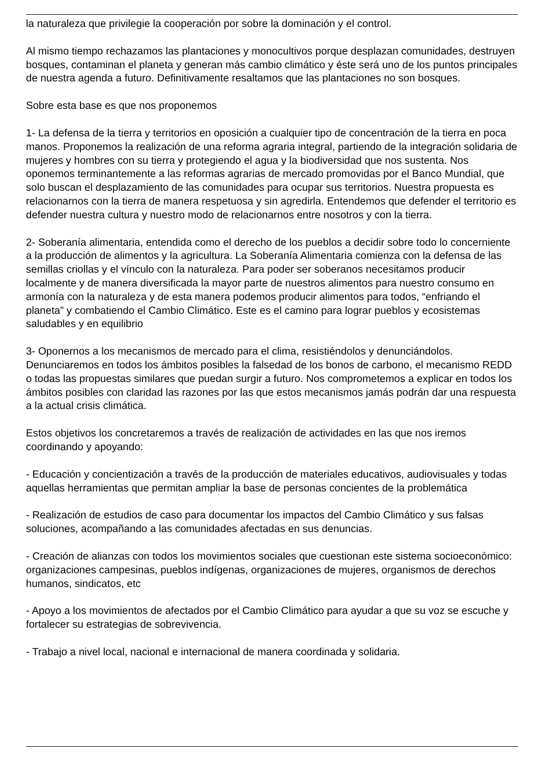la naturaleza que privilegie la cooperación por sobre la dominación y el control.
Al mismo tiempo rechazamos las plantaciones y monocultivos porque desplazan comunidades, destruyen bosques, contaminan el planeta y generan más cambio climático y éste será uno de los puntos principales de nuestra agenda a futuro. Definitivamente resaltamos que las plantaciones no son bosques.
Sobre esta base es que nos proponemos
1- La defensa de la tierra y territorios en oposición a cualquier tipo de concentración de la tierra en poca manos. Proponemos la realización de una reforma agraria integral, partiendo de la integración solidaria de mujeres y hombres con su tierra y protegiendo el agua y la biodiversidad que nos sustenta. Nos oponemos terminantemente a las reformas agrarias de mercado promovidas por el Banco Mundial, que solo buscan el desplazamiento de las comunidades para ocupar sus territorios. Nuestra propuesta es relacionarnos con la tierra de manera respetuosa y sin agredirla. Entendemos que defender el territorio es defender nuestra cultura y nuestro modo de relacionarnos entre nosotros y con la tierra.
2- Soberanía alimentaria, entendida como el derecho de los pueblos a decidir sobre todo lo concerniente a la producción de alimentos y la agricultura. La Soberanía Alimentaria comienza con la defensa de las semillas criollas y el vínculo con la naturaleza. Para poder ser soberanos necesitamos producir localmente y de manera diversificada la mayor parte de nuestros alimentos para nuestro consumo en armonía con la naturaleza y de esta manera podemos producir alimentos para todos, “enfriando el planeta” y combatiendo el Cambio Climático. Este es el camino para lograr pueblos y ecosistemas saludables y en equilibrio
3- Oponernos a los mecanismos de mercado para el clima, resistiéndolos y denunciándolos. Denunciaremos en todos los ámbitos posibles la falsedad de los bonos de carbono, el mecanismo REDD o todas las propuestas similares que puedan surgir a futuro. Nos comprometemos a explicar en todos los ámbitos posibles con claridad las razones por las que estos mecanismos jamás podrán dar una respuesta a la actual crisis climática.
Estos objetivos los concretaremos a través de realización de actividades en las que nos iremos coordinando y apoyando:
- Educación y concientización a través de la producción de materiales educativos, audiovisuales y todas aquellas herramientas que permitan ampliar la base de personas concientes de la problemática
- Realización de estudios de caso para documentar los impactos del Cambio Climático y sus falsas soluciones, acompañando a las comunidades afectadas en sus denuncias.
- Creación de alianzas con todos los movimientos sociales que cuestionan este sistema socioeconómico: organizaciones campesinas, pueblos indígenas, organizaciones de mujeres, organismos de derechos humanos, sindicatos, etc
- Apoyo a los movimientos de afectados por el Cambio Climático para ayudar a que su voz se escuche y fortalecer su estrategias de sobrevivencia.
- Trabajo a nivel local, nacional e internacional de manera coordinada y solidaria.